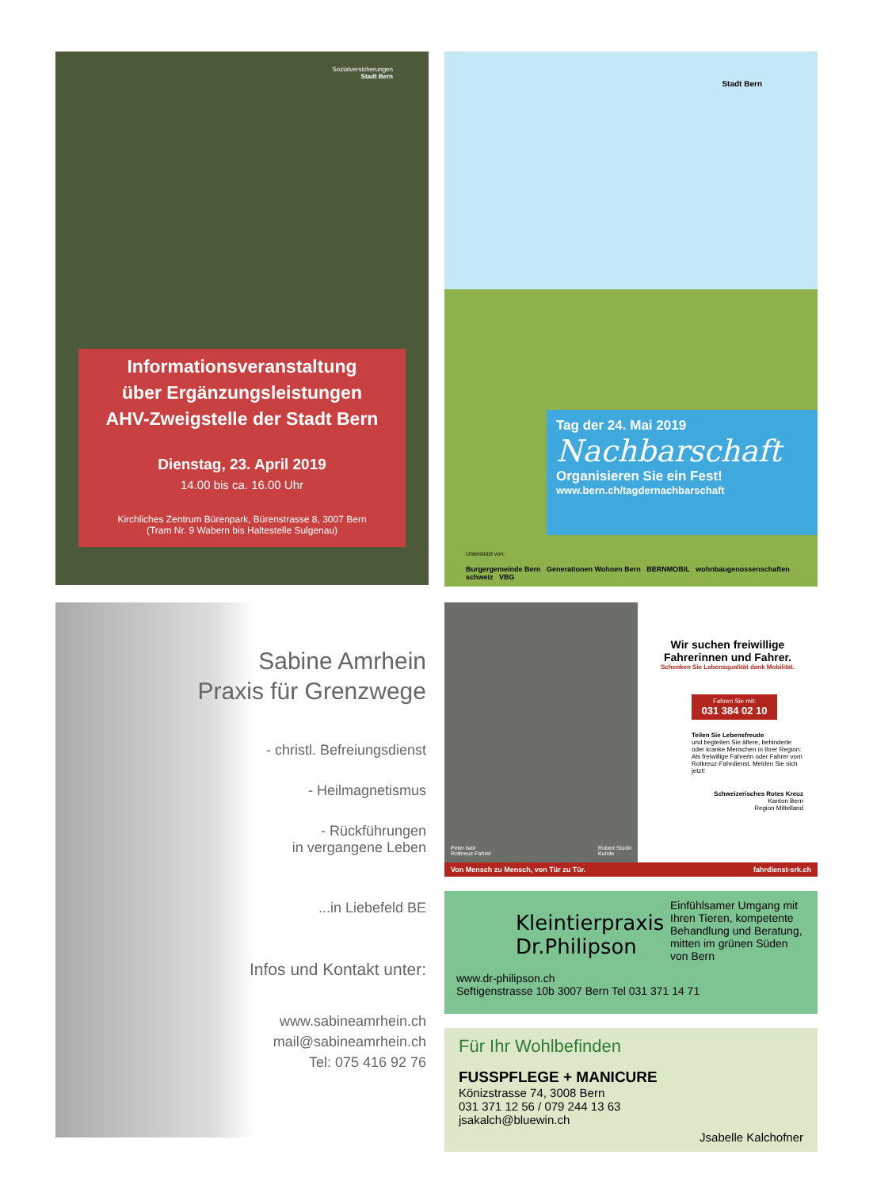Sozialversicherungen
Stadt Bern
Informationsveranstaltung
über Ergänzungsleistungen
AHV-Zweigstelle der Stadt Bern
Dienstag, 23. April 2019
14.00 bis ca. 16.00 Uhr
Kirchliches Zentrum Bürenpark, Bürenstrasse 8, 3007 Bern
(Tram Nr. 9 Wabern bis Haltestelle Sulgenau)
Stadt Bern
Tag der 24. Mai 2019
Nachbarschaft
Organisieren Sie ein Fest!
www.bern.ch/tagdernachbarschaft
Unterstützt von:
Burgergemeinde Bern Generationen Wohnen Bern BERNMOBIL wohnbaugenossenschaften schweiz VBG
Sabine Amrhein
Praxis für Grenzwege
- christl. Befreiungsdienst
- Heilmagnetismus
- Rückführungen
in vergangene Leben
...in Liebefeld BE
Infos und Kontakt unter:
www.sabineamrhein.ch
mail@sabineamrhein.ch
Tel: 075 416 92 76
Peter Iseli
Rotkreuz-Fahrer Robert Stucki
Kunde
Wir suchen freiwillige
Fahrerinnen und Fahrer.
Schenken Sie Lebensqualität dank Mobilität.
Fahren Sie mit:
031 384 02 10
Teilen Sie Lebensfreude
und begleiten Sie ältere, behinderte oder kranke Menschen in Ihrer Region: Als freiwillige Fahrerin oder Fahrer vom Rotkreuz-Fahrdienst. Melden Sie sich jetzt!
Schweizerisches Rotes Kreuz
Kanton Bern
Region Mittelland
Von Mensch zu Mensch, von Tür zu Tür. fahrdienst-srk.ch
Kleintierpraxis Dr.Philipson
Einfühlsamer Umgang mit Ihren Tieren, kompetente Behandlung und Beratung, mitten im grünen Süden von Bern
www.dr-philipson.ch
Seftigenstrasse 10b 3007 Bern Tel 031 371 14 71
Für Ihr Wohlbefinden
FUSSPFLEGE + MANICURE
Könizstrasse 74, 3008 Bern
031 371 12 56 / 079 244 13 63
jsakalch@bluewin.ch
Jsabelle Kalchofner